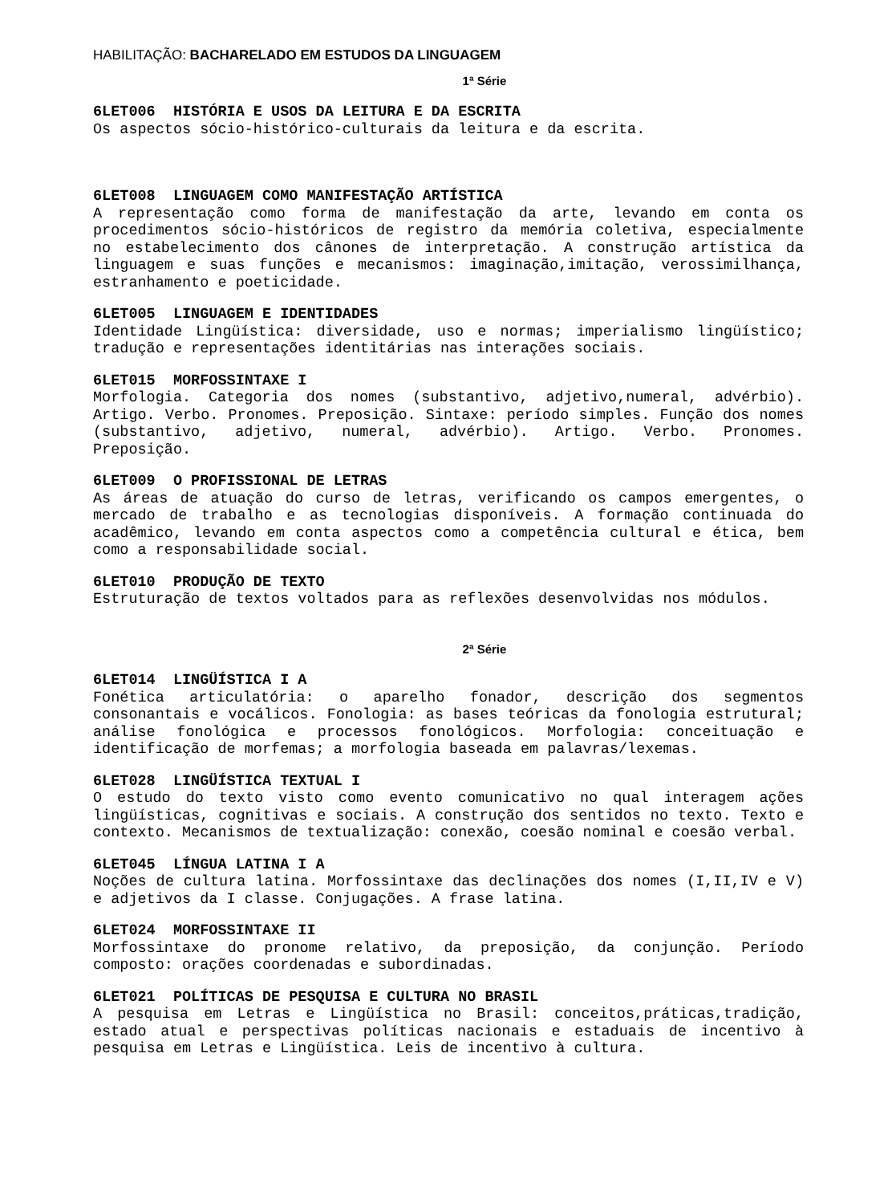HABILITAÇÃO: BACHARELADO EM ESTUDOS DA LINGUAGEM
1ª Série
6LET006 HISTÓRIA E USOS DA LEITURA E DA ESCRITA
Os aspectos sócio-histórico-culturais da leitura e da escrita.
6LET008 LINGUAGEM COMO MANIFESTAÇÃO ARTÍSTICA
A representação como forma de manifestação da arte, levando em conta os procedimentos sócio-históricos de registro da memória coletiva, especialmente no estabelecimento dos cânones de interpretação. A construção artística da linguagem e suas funções e mecanismos: imaginação,imitação, verossimilhança, estranhamento e poeticidade.
6LET005 LINGUAGEM E IDENTIDADES
Identidade Lingüística: diversidade, uso e normas; imperialismo lingüístico; tradução e representações identitárias nas interações sociais.
6LET015 MORFOSSINTAXE I
Morfologia. Categoria dos nomes (substantivo, adjetivo,numeral, advérbio). Artigo. Verbo. Pronomes. Preposição. Sintaxe: período simples. Função dos nomes (substantivo, adjetivo, numeral, advérbio). Artigo. Verbo. Pronomes. Preposição.
6LET009 O PROFISSIONAL DE LETRAS
As áreas de atuação do curso de letras, verificando os campos emergentes, o mercado de trabalho e as tecnologias disponíveis. A formação continuada do acadêmico, levando em conta aspectos como a competência cultural e ética, bem como a responsabilidade social.
6LET010 PRODUÇÃO DE TEXTO
Estruturação de textos voltados para as reflexões desenvolvidas nos módulos.
2ª Série
6LET014 LINGÜÍSTICA I A
Fonética articulatória: o aparelho fonador, descrição dos segmentos consonantais e vocálicos. Fonologia: as bases teóricas da fonologia estrutural; análise fonológica e processos fonológicos. Morfologia: conceituação e identificação de morfemas; a morfologia baseada em palavras/lexemas.
6LET028 LINGÜÍSTICA TEXTUAL I
O estudo do texto visto como evento comunicativo no qual interagem ações lingüísticas, cognitivas e sociais. A construção dos sentidos no texto. Texto e contexto. Mecanismos de textualização: conexão, coesão nominal e coesão verbal.
6LET045 LÍNGUA LATINA I A
Noções de cultura latina. Morfossintaxe das declinações dos nomes (I,II,IV e V) e adjetivos da I classe. Conjugações. A frase latina.
6LET024 MORFOSSINTAXE II
Morfossintaxe do pronome relativo, da preposição, da conjunção. Período composto: orações coordenadas e subordinadas.
6LET021 POLÍTICAS DE PESQUISA E CULTURA NO BRASIL
A pesquisa em Letras e Lingüística no Brasil: conceitos,práticas,tradição, estado atual e perspectivas políticas nacionais e estaduais de incentivo à pesquisa em Letras e Lingüística. Leis de incentivo à cultura.